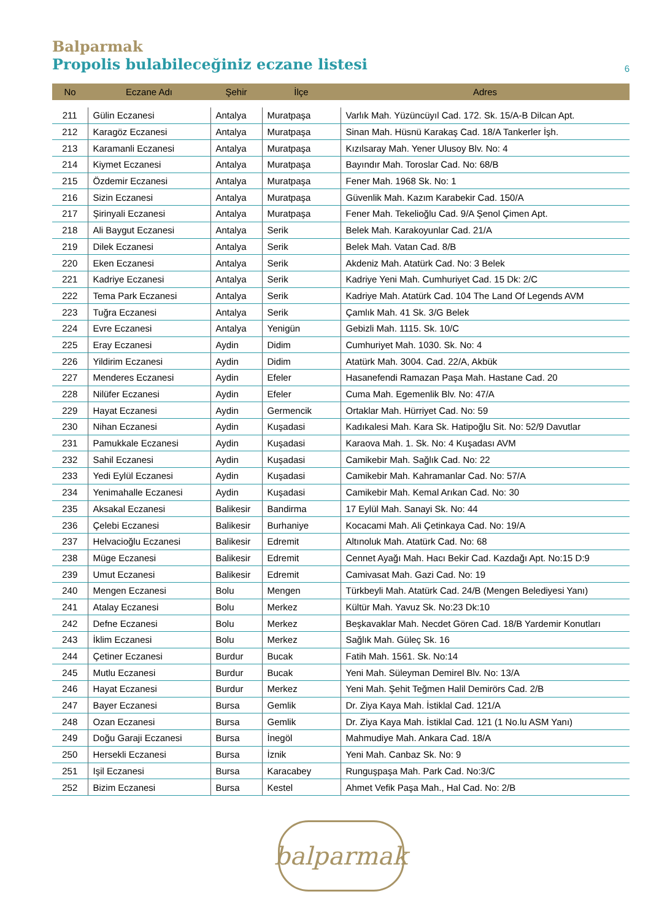Balparmak
Propolis bulabileceğiniz eczane listesi
6
| No | Eczane Adı | Şehir | İlçe | Adres |
| --- | --- | --- | --- | --- |
| 211 | Gülin Eczanesi | Antalya | Muratpaşa | Varlık Mah. Yüzüncüyıl Cad. 172. Sk. 15/A-B Dilcan Apt. |
| 212 | Karagöz Eczanesi | Antalya | Muratpaşa | Sinan Mah. Hüsnü Karakaş Cad. 18/A Tankerler İşh. |
| 213 | Karamanli Eczanesi | Antalya | Muratpaşa | Kızılsaray Mah. Yener Ulusoy Blv. No: 4 |
| 214 | Kiymet Eczanesi | Antalya | Muratpaşa | Bayındır Mah. Toroslar Cad. No: 68/B |
| 215 | Özdemir Eczanesi | Antalya | Muratpaşa | Fener Mah. 1968 Sk. No: 1 |
| 216 | Sizin Eczanesi | Antalya | Muratpaşa | Güvenlik Mah. Kazım Karabekir Cad. 150/A |
| 217 | Şirinyali Eczanesi | Antalya | Muratpaşa | Fener Mah. Tekelioğlu Cad. 9/A Şenol Çimen Apt. |
| 218 | Ali Baygut Eczanesi | Antalya | Serik | Belek Mah. Karakoyunlar Cad. 21/A |
| 219 | Dilek Eczanesi | Antalya | Serik | Belek Mah. Vatan Cad. 8/B |
| 220 | Eken Eczanesi | Antalya | Serik | Akdeniz Mah. Atatürk Cad. No: 3 Belek |
| 221 | Kadriye Eczanesi | Antalya | Serik | Kadriye Yeni Mah. Cumhuriyet Cad. 15 Dk: 2/C |
| 222 | Tema Park Eczanesi | Antalya | Serik | Kadriye Mah. Atatürk Cad. 104 The Land Of Legends AVM |
| 223 | Tuğra Eczanesi | Antalya | Serik | Çamlık Mah. 41 Sk. 3/G Belek |
| 224 | Evre Eczanesi | Antalya | Yenigün | Gebizli Mah. 1115. Sk. 10/C |
| 225 | Eray Eczanesi | Aydin | Didim | Cumhuriyet Mah. 1030. Sk. No: 4 |
| 226 | Yildirim Eczanesi | Aydin | Didim | Atatürk Mah. 3004. Cad. 22/A, Akbük |
| 227 | Menderes Eczanesi | Aydin | Efeler | Hasanefendi Ramazan Paşa Mah. Hastane Cad. 20 |
| 228 | Nilüfer Eczanesi | Aydin | Efeler | Cuma Mah. Egemenlik Blv. No: 47/A |
| 229 | Hayat Eczanesi | Aydin | Germencik | Ortaklar Mah. Hürriyet Cad. No: 59 |
| 230 | Nihan Eczanesi | Aydin | Kuşadasi | Kadıkalesi Mah. Kara Sk. Hatipoğlu Sit. No: 52/9 Davutlar |
| 231 | Pamukkale Eczanesi | Aydin | Kuşadasi | Karaova Mah. 1. Sk. No: 4 Kuşadası AVM |
| 232 | Sahil Eczanesi | Aydin | Kuşadasi | Camikebir Mah. Sağlık Cad. No: 22 |
| 233 | Yedi Eylül Eczanesi | Aydin | Kuşadasi | Camikebir Mah. Kahramanlar Cad. No: 57/A |
| 234 | Yenimahalle Eczanesi | Aydin | Kuşadasi | Camikebir Mah. Kemal Arıkan Cad. No: 30 |
| 235 | Aksakal Eczanesi | Balikesir | Bandirma | 17 Eylül Mah. Sanayi Sk. No: 44 |
| 236 | Çelebi Eczanesi | Balikesir | Burhaniye | Kocacami Mah. Ali Çetinkaya Cad. No: 19/A |
| 237 | Helvacioğlu Eczanesi | Balikesir | Edremit | Altınoluk Mah. Atatürk Cad. No: 68 |
| 238 | Müge Eczanesi | Balikesir | Edremit | Cennet Ayağı Mah. Hacı Bekir Cad. Kazdağı Apt. No:15 D:9 |
| 239 | Umut Eczanesi | Balikesir | Edremit | Camivasat Mah. Gazi Cad. No: 19 |
| 240 | Mengen Eczanesi | Bolu | Mengen | Türkbeyli Mah. Atatürk Cad. 24/B (Mengen Belediyesi Yanı) |
| 241 | Atalay Eczanesi | Bolu | Merkez | Kültür Mah. Yavuz Sk. No:23 Dk:10 |
| 242 | Defne Eczanesi | Bolu | Merkez | Beşkavaklar Mah. Necdet Gören Cad. 18/B Yardemir Konutları |
| 243 | İklim Eczanesi | Bolu | Merkez | Sağlık Mah. Güleç Sk. 16 |
| 244 | Çetiner Eczanesi | Burdur | Bucak | Fatih Mah. 1561. Sk. No:14 |
| 245 | Mutlu Eczanesi | Burdur | Bucak | Yeni Mah. Süleyman Demirel Blv. No: 13/A |
| 246 | Hayat Eczanesi | Burdur | Merkez | Yeni Mah. Şehit Teğmen Halil Demirörs Cad. 2/B |
| 247 | Bayer Eczanesi | Bursa | Gemlik | Dr. Ziya Kaya Mah. İstiklal Cad. 121/A |
| 248 | Ozan Eczanesi | Bursa | Gemlik | Dr. Ziya Kaya Mah. İstiklal Cad. 121 (1 No.lu ASM Yanı) |
| 249 | Doğu Garaji Eczanesi | Bursa | İnegöl | Mahmudiye Mah. Ankara Cad. 18/A |
| 250 | Hersekli Eczanesi | Bursa | İznik | Yeni Mah. Canbaz Sk. No: 9 |
| 251 | Işil Eczanesi | Bursa | Karacabey | Runguşpaşa Mah. Park Cad. No:3/C |
| 252 | Bizim Eczanesi | Bursa | Kestel | Ahmet Vefik Paşa Mah., Hal Cad. No: 2/B |
balparmak